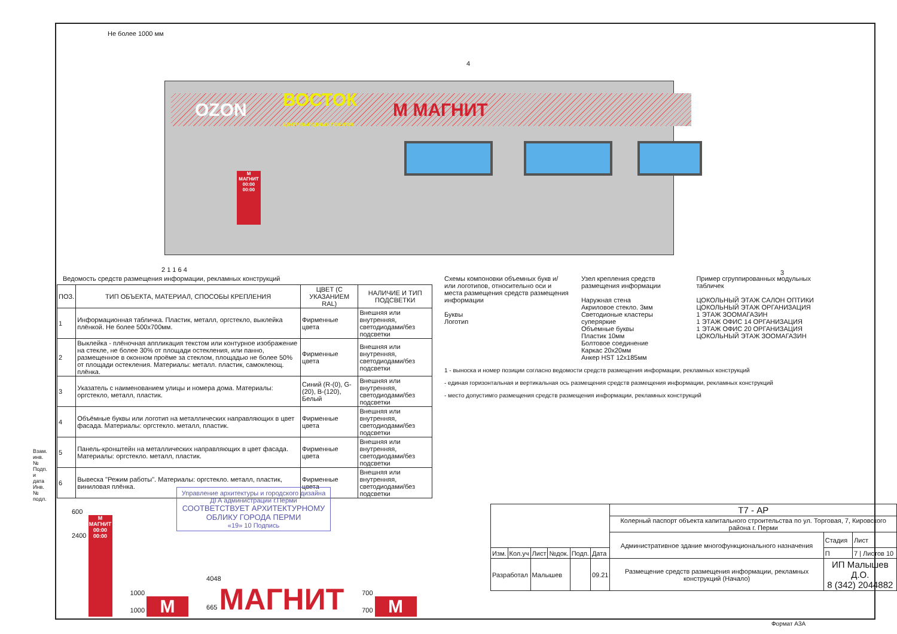Не более 1000 мм
4
OZON ВОСТОК
ЦЕНТР ВЫГОДНЫХ ПОКУПОК М МАГНИТ
М МАГНИТ 00:00 00:00
2 1 1 6 4 3
Ведомость средств размещения информации, рекламных конструкций
| ПОЗ. | ТИП ОБЪЕКТА, МАТЕРИАЛ, СПОСОБЫ КРЕПЛЕНИЯ | ЦВЕТ (С УКАЗАНИЕМ RAL) | НАЛИЧИЕ И ТИП ПОДСВЕТКИ |
| --- | --- | --- | --- |
| 1 | Информационная табличка. Пластик, металл, оргстекло, выклейка плёнкой. Не более 500х700мм. | Фирменные цвета | Внешняя или внутренняя, светодиодами/без подсветки |
| 2 | Выклейка - плёночная аппликация текстом или контурное изображение на стекле, не более 30% от площади остекления, или панно, размещенное в оконном проёме за стеклом, площадью не более 50% от площади остекления. Материалы: металл. пластик, самоклеющ. плёнка. | Фирменные цвета | Внешняя или внутренняя, светодиодами/без подсветки |
| 3 | Указатель с наименованием улицы и номера дома. Материалы: оргстекло, металл, пластик. | Синий (R-(0), G-(20), B-(120), Белый | Внешняя или внутренняя, светодиодами/без подсветки |
| 4 | Объёмные буквы или логотип на металлических направляющих в цвет фасада. Материалы: оргстекло. металл, пластик. | Фирменные цвета | Внешняя или внутренняя, светодиодами/без подсветки |
| 5 | Панель-кронштейн на металлических направляющих в цвет фасада. Материалы: оргстекло. металл, пластик. | Фирменные цвета | Внешняя или внутренняя, светодиодами/без подсветки |
| 6 | Вывеска "Режим работы". Материалы: оргстекло. металл, пластик, виниловая плёнка. | Фирменные цвета | Внешняя или внутренняя, светодиодами/без подсветки |
Схемы компоновки объемных букв и/или логотипов, относительно оси и места размещения средств размещения информации
Буквы
Логотип
Узел крепления средств размещения информации
Наружная стена
Акриловое стекло. 3мм
Светодионые кластеры суперяркие
Объемные буквы
Пластик 10мм
Болтовое соединение
Каркас 20х20мм
Анкер HST 12х185мм
Пример сгруппированных модульных табличек
ЦОКОЛЬНЫЙ ЭТАЖ САЛОН ОПТИКИ
ЦОКОЛЬНЫЙ ЭТАЖ ОРГАНИЗАЦИЯ
1 ЭТАЖ ЗООМАГАЗИН
1 ЭТАЖ ОФИС 14 ОРГАНИЗАЦИЯ
1 ЭТАЖ ОФИС 20 ОРГАНИЗАЦИЯ
ЦОКОЛЬНЫЙ ЭТАЖ ЗООМАГАЗИН
1 - выноска и номер позиции согласно ведомости средств размещения информации, рекламных конструкций
- единая горизонтальная и вертикальная ось размещения средств размещения информации, рекламных конструкций
- место допустимго размещения средств размещения информации, рекламных конструкций
Управление архитектуры и городского дизайна ДГА администрации г.Перми
СООТВЕТСТВУЕТ АРХИТЕКТУРНОМУ ОБЛИКУ ГОРОДА ПЕРМИ
«19» 10 Подпись
600
2400 М МАГНИТ 00:00 00:00
1000
1000 М
4048
665 МАГНИТ
700
700 М
Взам. инв. № Подп. и дата Инв. № подл.
| | | | | | | Т7 - АР | | |
| | | | | | | Колерный паспорт объекта капитального строительства по ул. Торговая, 7, Кировского района г. Перми | | |
| | | | | | | Административное здание многофункционального назначения | Стадия | Лист |
| Изм. | Кол.уч | Лист | №док. | Подп. | Дата | | П | 7 / Листов 10 |
| Разработал | | Малышев | | | 09.21 | Размещение средств размещения информации, рекламных конструкций (Начало) | ИП Малышев Д.О. 8 (342) 2044882 | |
Формат А3А